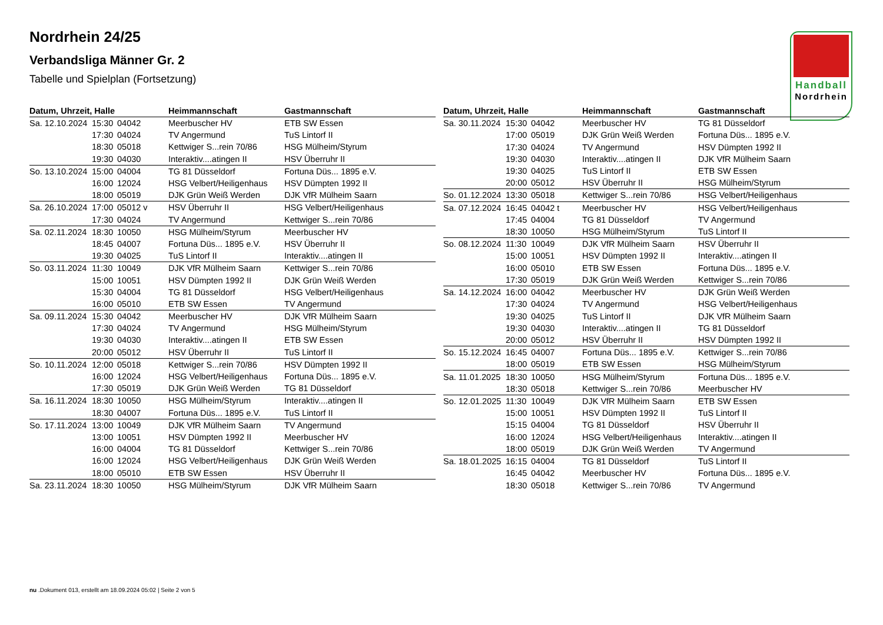Nordrhein 24/25
Verbandsliga Männer Gr. 2
Tabelle und Spielplan (Fortsetzung)
Handball
Nordrhein
| Datum, Uhrzeit, Halle | | | Heimmannschaft | Gastmannschaft |
| --- | --- | --- | --- | --- |
| Sa. 12.10.2024 | 15:30 | 04042 | Meerbuscher HV | ETB SW Essen |
| | 17:30 | 04024 | TV Angermund | TuS Lintorf II |
| | 18:30 | 05018 | Kettwiger S...rein 70/86 | HSG Mülheim/Styrum |
| | 19:30 | 04030 | Interaktiv....atingen II | HSV Überruhr II |
| So. 13.10.2024 | 15:00 | 04004 | TG 81 Düsseldorf | Fortuna Düs... 1895 e.V. |
| | 16:00 | 12024 | HSG Velbert/Heiligenhaus | HSV Dümpten 1992 II |
| | 18:00 | 05019 | DJK Grün Weiß Werden | DJK VfR Mülheim Saarn |
| Sa. 26.10.2024 | 17:00 | 05012 v | HSV Überruhr II | HSG Velbert/Heiligenhaus |
| | 17:30 | 04024 | TV Angermund | Kettwiger S...rein 70/86 |
| Sa. 02.11.2024 | 18:30 | 10050 | HSG Mülheim/Styrum | Meerbuscher HV |
| | 18:45 | 04007 | Fortuna Düs... 1895 e.V. | HSV Überruhr II |
| | 19:30 | 04025 | TuS Lintorf II | Interaktiv....atingen II |
| So. 03.11.2024 | 11:30 | 10049 | DJK VfR Mülheim Saarn | Kettwiger S...rein 70/86 |
| | 15:00 | 10051 | HSV Dümpten 1992 II | DJK Grün Weiß Werden |
| | 15:30 | 04004 | TG 81 Düsseldorf | HSG Velbert/Heiligenhaus |
| | 16:00 | 05010 | ETB SW Essen | TV Angermund |
| Sa. 09.11.2024 | 15:30 | 04042 | Meerbuscher HV | DJK VfR Mülheim Saarn |
| | 17:30 | 04024 | TV Angermund | HSG Mülheim/Styrum |
| | 19:30 | 04030 | Interaktiv....atingen II | ETB SW Essen |
| | 20:00 | 05012 | HSV Überruhr II | TuS Lintorf II |
| So. 10.11.2024 | 12:00 | 05018 | Kettwiger S...rein 70/86 | HSV Dümpten 1992 II |
| | 16:00 | 12024 | HSG Velbert/Heiligenhaus | Fortuna Düs... 1895 e.V. |
| | 17:30 | 05019 | DJK Grün Weiß Werden | TG 81 Düsseldorf |
| Sa. 16.11.2024 | 18:30 | 10050 | HSG Mülheim/Styrum | Interaktiv....atingen II |
| | 18:30 | 04007 | Fortuna Düs... 1895 e.V. | TuS Lintorf II |
| So. 17.11.2024 | 13:00 | 10049 | DJK VfR Mülheim Saarn | TV Angermund |
| | 13:00 | 10051 | HSV Dümpten 1992 II | Meerbuscher HV |
| | 16:00 | 04004 | TG 81 Düsseldorf | Kettwiger S...rein 70/86 |
| | 16:00 | 12024 | HSG Velbert/Heiligenhaus | DJK Grün Weiß Werden |
| | 18:00 | 05010 | ETB SW Essen | HSV Überruhr II |
| Sa. 23.11.2024 | 18:30 | 10050 | HSG Mülheim/Styrum | DJK VfR Mülheim Saarn |
| Datum, Uhrzeit, Halle | | | Heimmannschaft | Gastmannschaft |
| --- | --- | --- | --- | --- |
| Sa. 30.11.2024 | 15:30 | 04042 | Meerbuscher HV | TG 81 Düsseldorf |
| | 17:00 | 05019 | DJK Grün Weiß Werden | Fortuna Düs... 1895 e.V. |
| | 17:30 | 04024 | TV Angermund | HSV Dümpten 1992 II |
| | 19:30 | 04030 | Interaktiv....atingen II | DJK VfR Mülheim Saarn |
| | 19:30 | 04025 | TuS Lintorf II | ETB SW Essen |
| | 20:00 | 05012 | HSV Überruhr II | HSG Mülheim/Styrum |
| So. 01.12.2024 | 13:30 | 05018 | Kettwiger S...rein 70/86 | HSG Velbert/Heiligenhaus |
| Sa. 07.12.2024 | 16:45 | 04042 t | Meerbuscher HV | HSG Velbert/Heiligenhaus |
| | 17:45 | 04004 | TG 81 Düsseldorf | TV Angermund |
| | 18:30 | 10050 | HSG Mülheim/Styrum | TuS Lintorf II |
| So. 08.12.2024 | 11:30 | 10049 | DJK VfR Mülheim Saarn | HSV Überruhr II |
| | 15:00 | 10051 | HSV Dümpten 1992 II | Interaktiv....atingen II |
| | 16:00 | 05010 | ETB SW Essen | Fortuna Düs... 1895 e.V. |
| | 17:30 | 05019 | DJK Grün Weiß Werden | Kettwiger S...rein 70/86 |
| Sa. 14.12.2024 | 16:00 | 04042 | Meerbuscher HV | DJK Grün Weiß Werden |
| | 17:30 | 04024 | TV Angermund | HSG Velbert/Heiligenhaus |
| | 19:30 | 04025 | TuS Lintorf II | DJK VfR Mülheim Saarn |
| | 19:30 | 04030 | Interaktiv....atingen II | TG 81 Düsseldorf |
| | 20:00 | 05012 | HSV Überruhr II | HSV Dümpten 1992 II |
| So. 15.12.2024 | 16:45 | 04007 | Fortuna Düs... 1895 e.V. | Kettwiger S...rein 70/86 |
| | 18:00 | 05019 | ETB SW Essen | HSG Mülheim/Styrum |
| Sa. 11.01.2025 | 18:30 | 10050 | HSG Mülheim/Styrum | Fortuna Düs... 1895 e.V. |
| | 18:30 | 05018 | Kettwiger S...rein 70/86 | Meerbuscher HV |
| So. 12.01.2025 | 11:30 | 10049 | DJK VfR Mülheim Saarn | ETB SW Essen |
| | 15:00 | 10051 | HSV Dümpten 1992 II | TuS Lintorf II |
| | 15:15 | 04004 | TG 81 Düsseldorf | HSV Überruhr II |
| | 16:00 | 12024 | HSG Velbert/Heiligenhaus | Interaktiv....atingen II |
| | 18:00 | 05019 | DJK Grün Weiß Werden | TV Angermund |
| Sa. 18.01.2025 | 16:15 | 04004 | TG 81 Düsseldorf | TuS Lintorf II |
| | 16:45 | 04042 | Meerbuscher HV | Fortuna Düs... 1895 e.V. |
| | 18:30 | 05018 | Kettwiger S...rein 70/86 | TV Angermund |
nu .Dokument 013, erstellt am 18.09.2024 05:02 | Seite 2 von 5